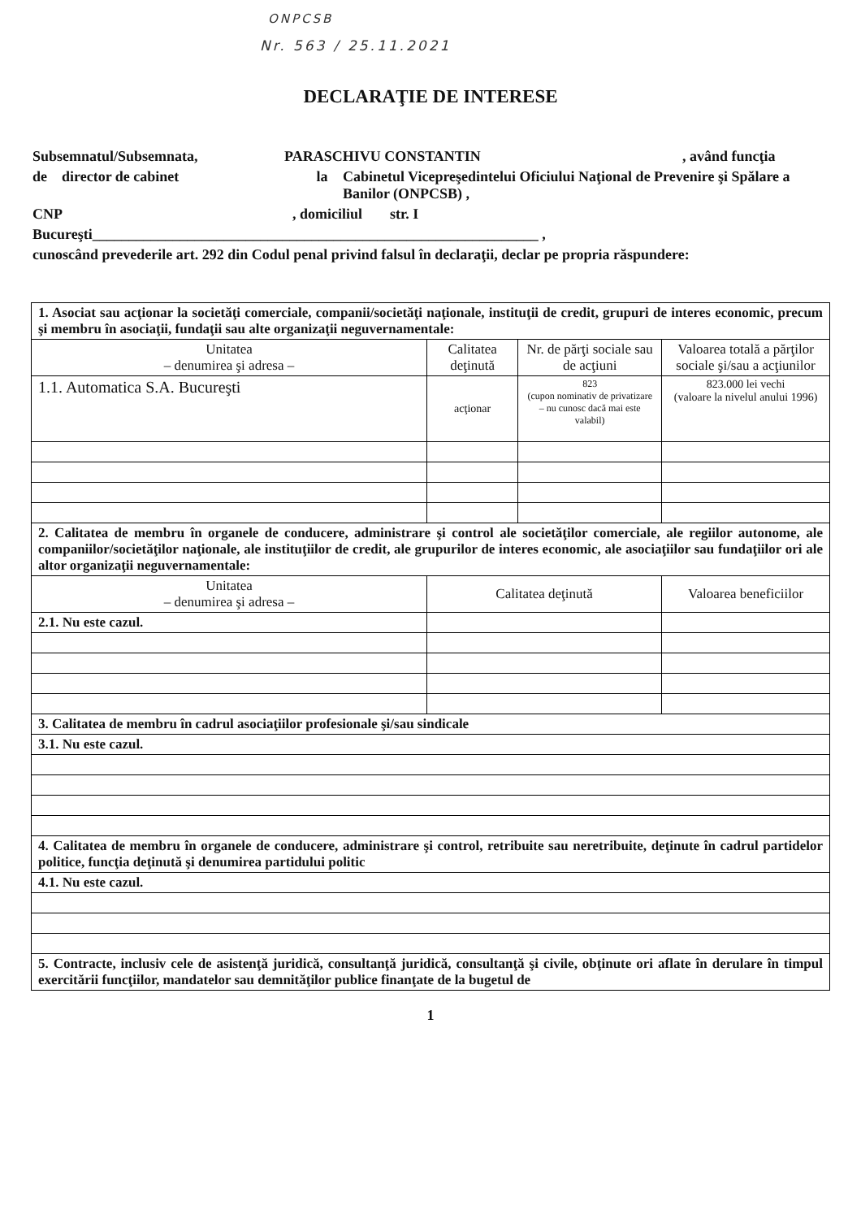ONPCSB
Nr. 563 / 25.11.2021
DECLARAŢIE DE INTERESE
Subsemnatul/Subsemnata, PARASCHIVU CONSTANTIN, având funcţia
de director de cabinet la Cabinetul Vicepreşedintelui Oficiului Naţional de Prevenire şi Spălare a Banilor (ONPCSB) ,
CNP, domiciliul str. I
Bucureşti_____________________________________________________________ ,
cunoscând prevederile art. 292 din Codul penal privind falsul în declaraţii, declar pe propria răspundere:
| 1. Asociat sau acţionar la societăţi comerciale, companii/societăţi naţionale, instituţii de credit, grupuri de interes economic, precum şi membru în asociaţii, fundaţii sau alte organizaţii neguvernamentale: | | | |
| Unitatea – denumirea şi adresa – | Calitatea deţinută | Nr. de părţi sociale sau de acţiuni | Valoarea totală a părţilor sociale şi/sau a acţiunilor |
| 1.1. Automatica S.A. Bucureşti | acţionar | 823 (cupon nominativ de privatizare – nu cunosc dacă mai este valabil) | 823.000 lei vechi (valoare la nivelul anului 1996) |
| 2. Calitatea de membru în organele de conducere, administrare şi control ale societăţilor comerciale, ale regiilor autonome, ale companiilor/societăţilor naţionale, ale instituţiilor de credit, ale grupurilor de interes economic, ale asociaţiilor sau fundaţiilor ori ale altor organizaţii neguvernamentale: | | | |
| Unitatea – denumirea şi adresa – | Calitatea deţinută | | Valoarea beneficiilor |
| 2.1. Nu este cazul. | | | |
| 3. Calitatea de membru în cadrul asociaţiilor profesionale şi/sau sindicale | | | |
| 3.1. Nu este cazul. | | | |
| 4. Calitatea de membru în organele de conducere, administrare şi control, retribuite sau neretribuite, deţinute în cadrul partidelor politice, funcţia deţinută şi denumirea partidului politic | | | |
| 4.1. Nu este cazul. | | | |
| 5. Contracte, inclusiv cele de asistenţă juridică, consultanţă juridică, consultanţă şi civile, obţinute ori aflate în derulare în timpul exercitării funcţiilor, mandatelor sau demnităţilor publice finanţate de la bugetul de | | | |
1